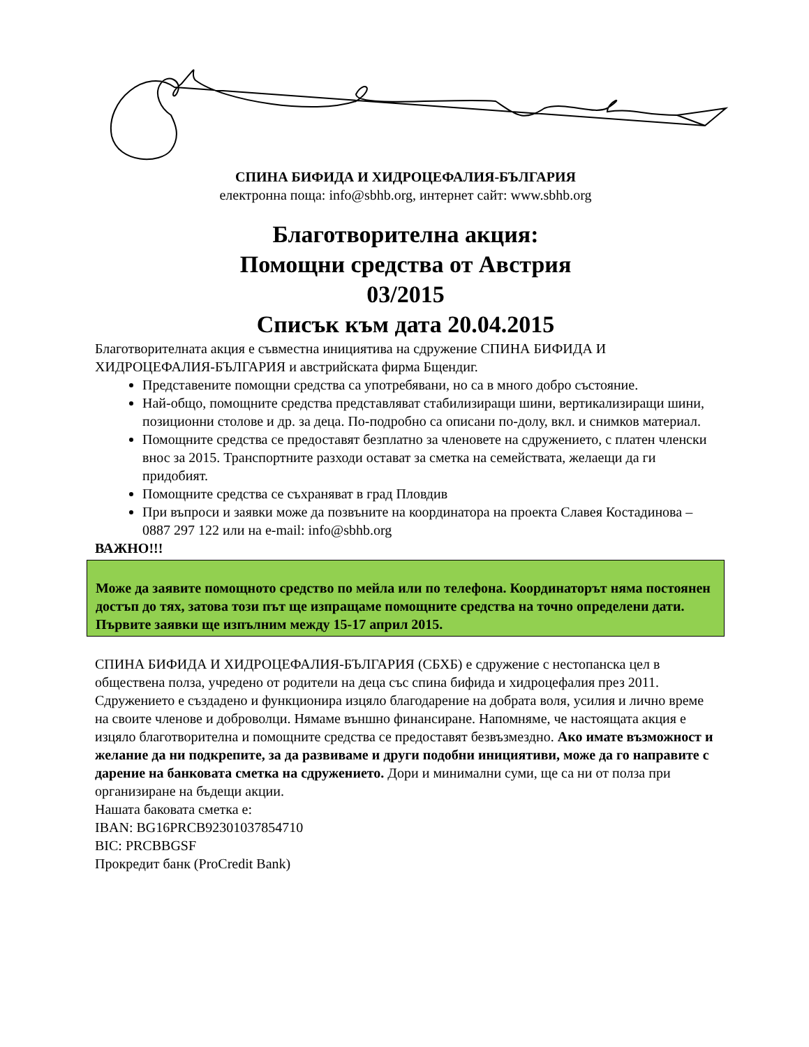СПИНА БИФИДА И ХИДРОЦЕФАЛИЯ-БЪЛГАРИЯ
електронна поща: info@sbhb.org, интернет сайт: www.sbhb.org
Благотворителна акция:
Помощни средства от Австрия
03/2015
Списък към дата 20.04.2015
Благотворителната акция е съвместна инициятива на сдружение СПИНА БИФИДА И ХИДРОЦЕФАЛИЯ-БЪЛГАРИЯ и австрийската фирма Бщендиг.
Представените помощни средства са употребявани, но са в много добро състояние.
Най-общо, помощните средства представляват стабилизиращи шини, вертикализиращи шини, позиционни столове и др. за деца. По-подробно са описани по-долу, вкл. и снимков материал.
Помощните средства се предоставят безплатно за членовете на сдружението, с платен членски внос за 2015. Транспортните разходи остават за сметка на семействата, желаещи да ги придобият.
Помощните средства се съхраняват в град Пловдив
При въпроси и заявки може да позвъните на координатора на проекта Славея Костадинова – 0887 297 122 или на e-mail: info@sbhb.org
ВАЖНО!!!
Може да заявите помощното средство по мейла или по телефона. Координаторът няма постоянен достъп до тях, затова този път ще изпращаме помощните средства на точно определени дати. Първите заявки ще изпълним между 15-17 април 2015.
СПИНА БИФИДА И ХИДРОЦЕФАЛИЯ-БЪЛГАРИЯ (СБХБ) е сдружение с нестопанска цел в обществена полза, учредено от родители на деца със спина бифида и хидроцефалия през 2011. Сдружението е създадено и функционира изцяло благодарение на добрата воля, усилия и лично време на своите членове и доброволци. Нямаме външно финансиране. Напомняме, че настоящата акция е изцяло благотворителна и помощните средства се предоставят безвъзмездно. Ако имате възможност и желание да ни подкрепите, за да развиваме и други подобни инициятиви, може да го направите с дарение на банковата сметка на сдружението. Дори и минимални суми, ще са ни от полза при организиране на бъдещи акции.
Нашата баковата сметка е:
IBAN: BG16PRCB92301037854710
BIC: PRCBBGSF
Прокредит банк (ProCredit Bank)